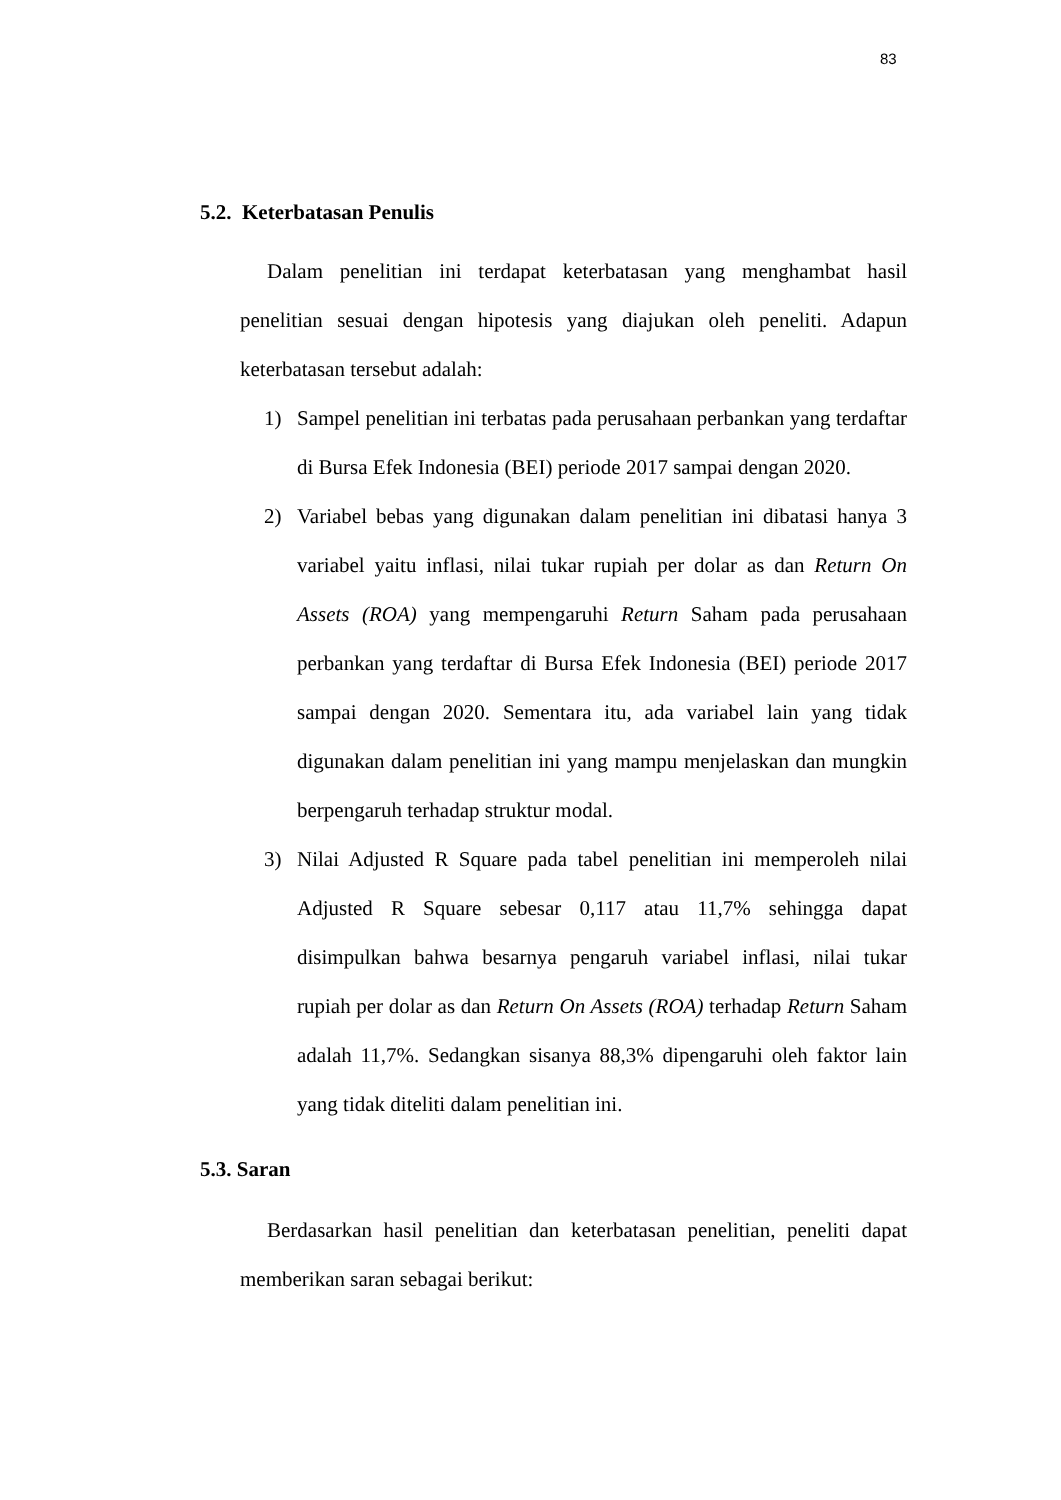83
5.2. Keterbatasan Penulis
Dalam penelitian ini terdapat keterbatasan yang menghambat hasil penelitian sesuai dengan hipotesis yang diajukan oleh peneliti. Adapun keterbatasan tersebut adalah:
1) Sampel penelitian ini terbatas pada perusahaan perbankan yang terdaftar di Bursa Efek Indonesia (BEI) periode 2017 sampai dengan 2020.
2) Variabel bebas yang digunakan dalam penelitian ini dibatasi hanya 3 variabel yaitu inflasi, nilai tukar rupiah per dolar as dan Return On Assets (ROA) yang mempengaruhi Return Saham pada perusahaan perbankan yang terdaftar di Bursa Efek Indonesia (BEI) periode 2017 sampai dengan 2020. Sementara itu, ada variabel lain yang tidak digunakan dalam penelitian ini yang mampu menjelaskan dan mungkin berpengaruh terhadap struktur modal.
3) Nilai Adjusted R Square pada tabel penelitian ini memperoleh nilai Adjusted R Square sebesar 0,117 atau 11,7% sehingga dapat disimpulkan bahwa besarnya pengaruh variabel inflasi, nilai tukar rupiah per dolar as dan Return On Assets (ROA) terhadap Return Saham adalah 11,7%. Sedangkan sisanya 88,3% dipengaruhi oleh faktor lain yang tidak diteliti dalam penelitian ini.
5.3. Saran
Berdasarkan hasil penelitian dan keterbatasan penelitian, peneliti dapat memberikan saran sebagai berikut: